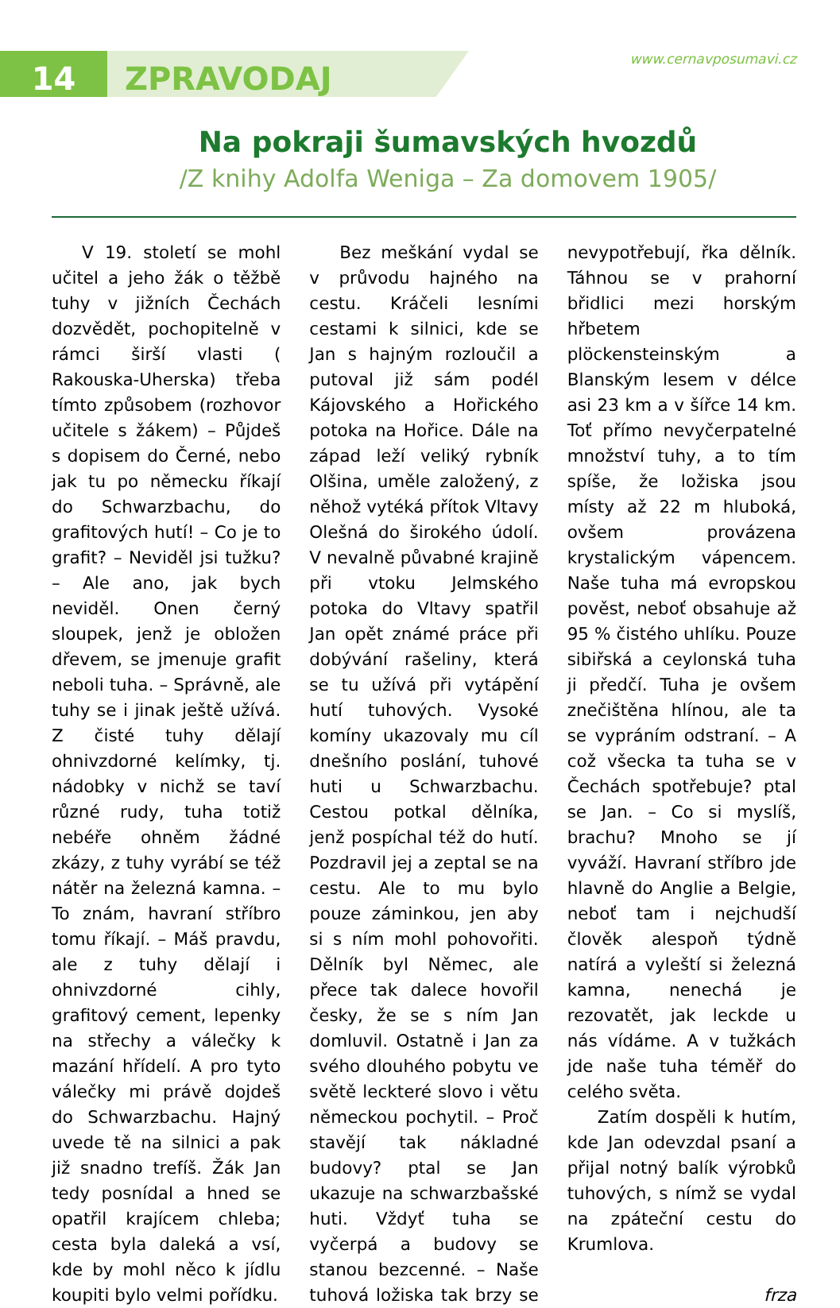www.cernavposumavi.cz
14
ZPRAVODAJ
Na pokraji šumavských hvozdů
/Z knihy Adolfa Weniga – Za domovem 1905/
V 19. století se mohl učitel a jeho žák o těžbě tuhy v jižních Čechách dozvědět, pochopitelně v rámci širší vlasti ( Rakouska-Uherska) třeba tímto způsobem (rozhovor učitele s žákem) – Půjdeš s dopisem do Černé, nebo jak tu po německu říkají do Schwarzbachu, do grafitových hutí! – Co je to grafit? – Neviděl jsi tužku? – Ale ano, jak bych neviděl. Onen černý sloupek, jenž je obložen dřevem, se jmenuje grafit neboli tuha. – Správně, ale tuhy se i jinak ještě užívá. Z čisté tuhy dělají ohnivzdorné kelímky, tj. nádobky v nichž se taví různé rudy, tuha totiž nebéře ohněm žádné zkázy, z tuhy vyrábí se též nátěr na železná kamna. – To znám, havraní stříbro tomu říkají. – Máš pravdu, ale z tuhy dělají i ohnivzdorné cihly, grafitový cement, lepenky na střechy a válečky k mazání hřídelí. A pro tyto válečky mi právě dojdeš do Schwarzbachu. Hajný uvede tě na silnici a pak již snadno trefíš. Žák Jan tedy posnídal a hned se opatřil krajícem chleba; cesta byla daleká a vsí, kde by mohl něco k jídlu koupiti bylo velmi pořídku.
Bez meškání vydal se v průvodu hajného na cestu. Kráčeli lesními cestami k silnici, kde se Jan s hajným rozloučil a putoval již sám podél Kájovského a Hořického potoka na Hořice. Dále na západ leží veliký rybník Olšina, uměle založený, z něhož vytéká přítok Vltavy Olešná do širokého údolí. V nevalně půvabné krajině při vtoku Jelmského potoka do Vltavy spatřil Jan opět známé práce při dobývání rašeliny, která se tu užívá při vytápění hutí tuhových. Vysoké komíny ukazovaly mu cíl dnešního poslání, tuhové huti u Schwarzbachu. Cestou potkal dělníka, jenž pospíchal též do hutí. Pozdravil jej a zeptal se na cestu. Ale to mu bylo pouze záminkou, jen aby si s ním mohl pohovořiti. Dělník byl Němec, ale přece tak dalece hovořil česky, že se s ním Jan domluvil. Ostatně i Jan za svého dlouhého pobytu ve světě leckteré slovo i větu německou pochytil. – Proč stavějí tak nákladné budovy? ptal se Jan ukazuje na schwarzbašské huti. Vždyť tuha se vyčerpá a budovy se stanou bezcenné. – Naše tuhová ložiska tak brzy se nevypotřebují, řka dělník. Táhnou se v prahorní břidlici mezi horským hřbetem plöckensteinským a Blanským lesem v délce asi 23 km a v šířce 14 km. Toť přímo nevyčerpatelné množství tuhy, a to tím spíše, že ložiska jsou místy až 22 m hluboká, ovšem provázena krystalickým vápencem. Naše tuha má evropskou pověst, neboť obsahuje až 95 % čistého uhlíku. Pouze sibiřská a ceylonská tuha ji předčí. Tuha je ovšem znečištěna hlínou, ale ta se vypráním odstraní. – A což všecka ta tuha se v Čechách spotřebuje? ptal se Jan. – Co si myslíš, brachu? Mnoho se jí vyváží. Havraní stříbro jde hlavně do Anglie a Belgie, neboť tam i nejchudší člověk alespoň týdně natírá a vyleští si železná kamna, nenechá je rezovatět, jak leckde u nás vídáme. A v tužkách jde naše tuha téměř do celého světa.
Zatím dospěli k hutím, kde Jan odevzdal psaní a přijal notný balík výrobků tuhových, s nímž se vydal na zpáteční cestu do Krumlova.
frza